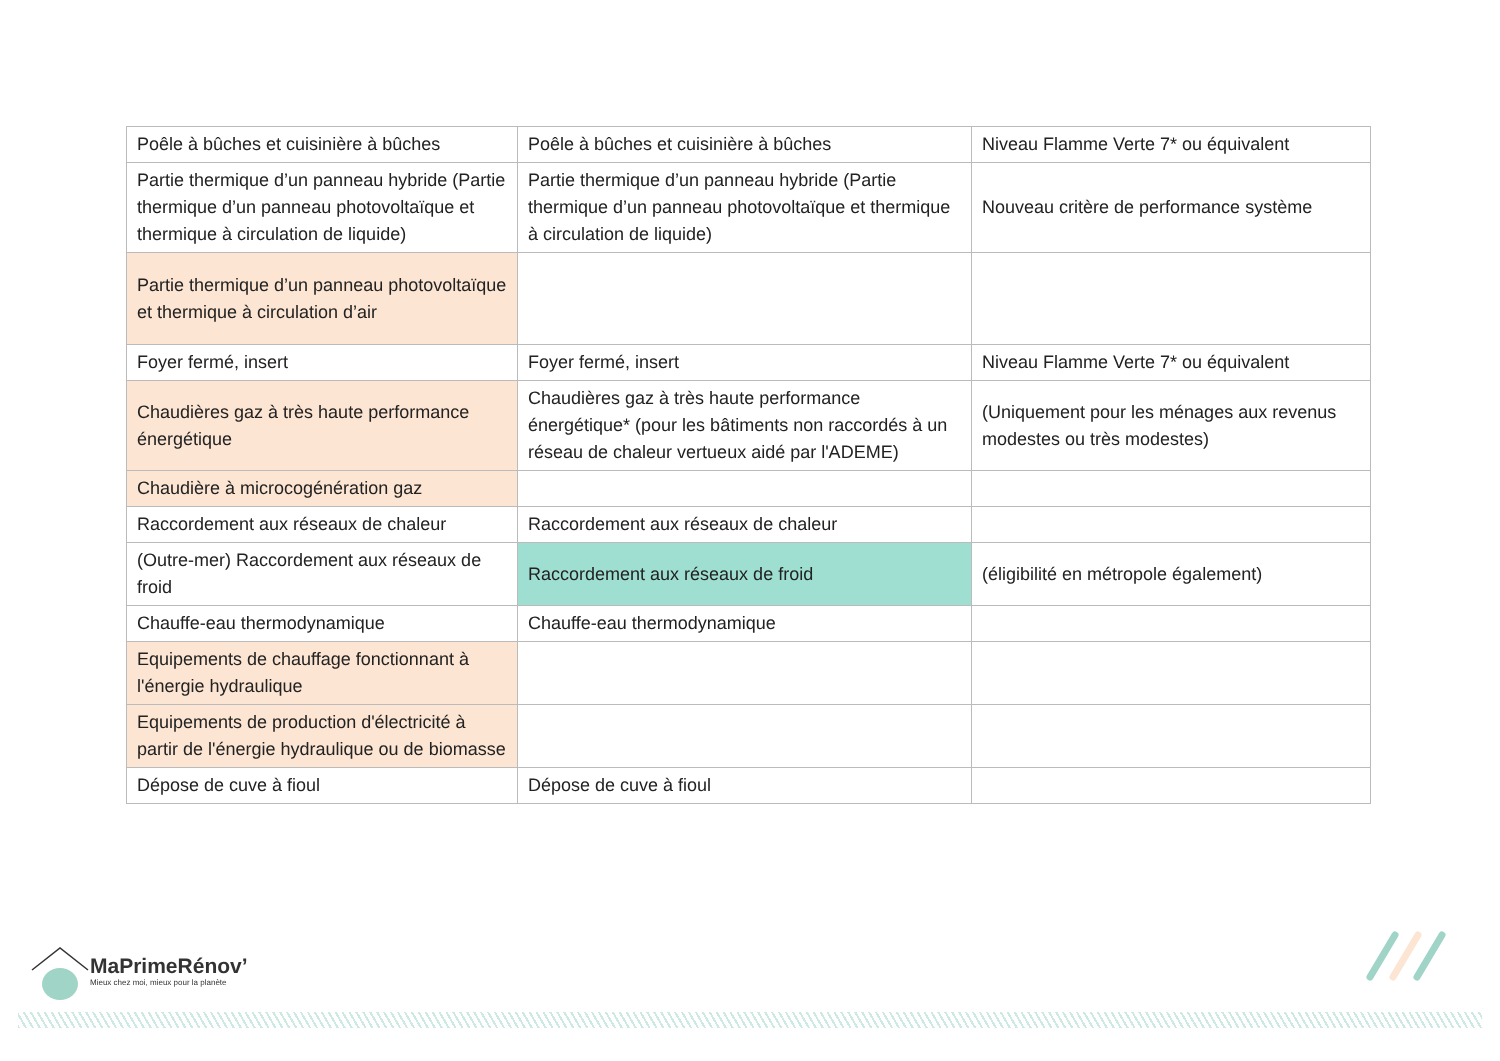| Poêle à bûches et cuisinière à bûches | Poêle à bûches et cuisinière à bûches | Niveau Flamme Verte 7* ou équivalent |
| Partie thermique d’un panneau hybride (Partie thermique d’un panneau photovoltaïque et thermique à circulation de liquide) | Partie thermique d’un panneau hybride (Partie thermique d’un panneau photovoltaïque et thermique à circulation de liquide) | Nouveau critère de performance système |
| Partie thermique d’un panneau photovoltaïque et thermique à circulation d’air | | |
| Foyer fermé, insert | Foyer fermé, insert | Niveau Flamme Verte 7* ou équivalent |
| Chaudières gaz à très haute performance énergétique | Chaudières gaz à très haute performance énergétique* (pour les bâtiments non raccordés à un réseau de chaleur vertueux aidé par l'ADEME) | (Uniquement pour les ménages aux revenus modestes ou très modestes) |
| Chaudière à microcogénération gaz | | |
| Raccordement aux réseaux de chaleur | Raccordement aux réseaux de chaleur | |
| (Outre-mer) Raccordement aux réseaux de froid | Raccordement aux réseaux de froid | (éligibilité en métropole également) |
| Chauffe-eau thermodynamique | Chauffe-eau thermodynamique | |
| Equipements de chauffage fonctionnant à l'énergie hydraulique | | |
| Equipements de production d'électricité à partir de l'énergie hydraulique ou de biomasse | | |
| Dépose de cuve à fioul | Dépose de cuve à fioul | |
MaPrimeRénov’
Mieux chez moi, mieux pour la planète